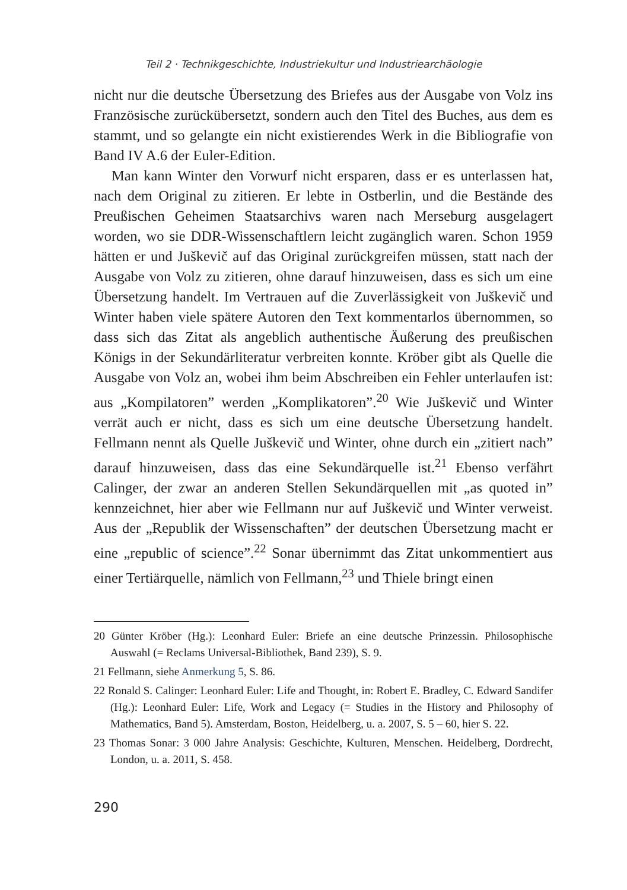Teil 2 · Technikgeschichte, Industriekultur und Industriearchäologie
nicht nur die deutsche Übersetzung des Briefes aus der Ausgabe von Volz ins Französische zurückübersetzt, sondern auch den Titel des Buches, aus dem es stammt, und so gelangte ein nicht existierendes Werk in die Bibliografie von Band IV A.6 der Euler-Edition.
Man kann Winter den Vorwurf nicht ersparen, dass er es unterlassen hat, nach dem Original zu zitieren. Er lebte in Ostberlin, und die Bestände des Preußischen Geheimen Staatsarchivs waren nach Merseburg ausgelagert worden, wo sie DDR-Wissenschaftlern leicht zugänglich waren. Schon 1959 hätten er und Juškevič auf das Original zurückgreifen müssen, statt nach der Ausgabe von Volz zu zitieren, ohne darauf hinzuweisen, dass es sich um eine Übersetzung handelt. Im Vertrauen auf die Zuverlässigkeit von Juškevič und Winter haben viele spätere Autoren den Text kommentarlos übernommen, so dass sich das Zitat als angeblich authentische Äußerung des preußischen Königs in der Sekundärliteratur verbreiten konnte. Kröber gibt als Quelle die Ausgabe von Volz an, wobei ihm beim Abschreiben ein Fehler unterlaufen ist: aus „Kompilatoren” werden „Komplikatoren”.<sup>20</sup> Wie Juškevič und Winter verrät auch er nicht, dass es sich um eine deutsche Übersetzung handelt. Fellmann nennt als Quelle Juškevič und Winter, ohne durch ein „zitiert nach” darauf hinzuweisen, dass das eine Sekundärquelle ist.<sup>21</sup> Ebenso verfährt Calinger, der zwar an anderen Stellen Sekundärquellen mit „as quoted in” kennzeichnet, hier aber wie Fellmann nur auf Juškevič und Winter verweist. Aus der „Republik der Wissenschaften” der deutschen Übersetzung macht er eine „republic of science”.<sup>22</sup> Sonar übernimmt das Zitat unkommentiert aus einer Tertiärquelle, nämlich von Fellmann,<sup>23</sup> und Thiele bringt einen
20 Günter Kröber (Hg.): Leonhard Euler: Briefe an eine deutsche Prinzessin. Philosophische Auswahl (= Reclams Universal-Bibliothek, Band 239), S. 9.
21 Fellmann, siehe Anmerkung 5, S. 86.
22 Ronald S. Calinger: Leonhard Euler: Life and Thought, in: Robert E. Bradley, C. Edward Sandifer (Hg.): Leonhard Euler: Life, Work and Legacy (= Studies in the History and Philosophy of Mathematics, Band 5). Amsterdam, Boston, Heidelberg, u. a. 2007, S. 5 – 60, hier S. 22.
23 Thomas Sonar: 3 000 Jahre Analysis: Geschichte, Kulturen, Menschen. Heidelberg, Dordrecht, London, u. a. 2011, S. 458.
290